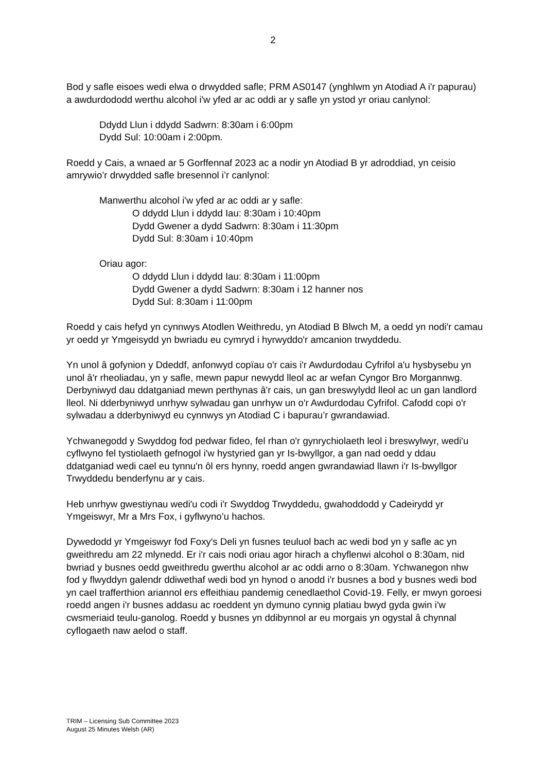2
Bod y safle eisoes wedi elwa o drwydded safle; PRM AS0147 (ynghlwm yn Atodiad A i'r papurau) a awdurdododd werthu alcohol i'w yfed ar ac oddi ar y safle yn ystod yr oriau canlynol:
Ddydd Llun i ddydd Sadwrn: 8:30am i 6:00pm
Dydd Sul: 10:00am i 2:00pm.
Roedd y Cais, a wnaed ar 5 Gorffennaf 2023 ac a nodir yn Atodiad B yr adroddiad, yn ceisio amrywio’r drwydded safle bresennol i’r canlynol:
Manwerthu alcohol i'w yfed ar ac oddi ar y safle:
O ddydd Llun i ddydd Iau: 8:30am i 10:40pm
Dydd Gwener a dydd Sadwrn: 8:30am i 11:30pm
Dydd Sul: 8:30am i 10:40pm
Oriau agor:
O ddydd Llun i ddydd Iau: 8:30am i 11:00pm
Dydd Gwener a dydd Sadwrn: 8:30am i 12 hanner nos
Dydd Sul: 8:30am i 11:00pm
Roedd y cais hefyd yn cynnwys Atodlen Weithredu, yn Atodiad B Blwch M, a oedd yn nodi'r camau yr oedd yr Ymgeisydd yn bwriadu eu cymryd i hyrwyddo'r amcanion trwyddedu.
Yn unol â gofynion y Ddeddf, anfonwyd copïau o'r cais i'r Awdurdodau Cyfrifol a'u hysbysebu yn unol â'r rheoliadau, yn y safle, mewn papur newydd lleol ac ar wefan Cyngor Bro Morgannwg. Derbyniwyd dau ddatganiad mewn perthynas â'r cais, un gan breswylydd lleol ac un gan landlord lleol. Ni dderbyniwyd unrhyw sylwadau gan unrhyw un o'r Awdurdodau Cyfrifol. Cafodd copi o'r sylwadau a dderbyniwyd eu cynnwys yn Atodiad C i bapurau’r gwrandawiad.
Ychwanegodd y Swyddog fod pedwar fideo, fel rhan o'r gynrychiolaeth leol i breswylwyr, wedi'u cyflwyno fel tystiolaeth gefnogol i'w hystyried gan yr Is-bwyllgor, a gan nad oedd y ddau ddatganiad wedi cael eu tynnu'n ôl ers hynny, roedd angen gwrandawiad llawn i'r Is-bwyllgor Trwyddedu benderfynu ar y cais.
Heb unrhyw gwestiynau wedi'u codi i'r Swyddog Trwyddedu, gwahoddodd y Cadeirydd yr Ymgeiswyr, Mr a Mrs Fox, i gyflwyno’u hachos.
Dywedodd yr Ymgeiswyr fod Foxy's Deli yn fusnes teuluol bach ac wedi bod yn y safle ac yn gweithredu am 22 mlynedd. Er i'r cais nodi oriau agor hirach a chyflenwi alcohol o 8:30am, nid bwriad y busnes oedd gweithredu gwerthu alcohol ar ac oddi arno o 8:30am. Ychwanegon nhw fod y flwyddyn galendr ddiwethaf wedi bod yn hynod o anodd i'r busnes a bod y busnes wedi bod yn cael trafferthion ariannol ers effeithiau pandemig cenedlaethol Covid-19. Felly, er mwyn goroesi roedd angen i'r busnes addasu ac roeddent yn dymuno cynnig platiau bwyd gyda gwin i'w cwsmeriaid teulu-ganolog. Roedd y busnes yn ddibynnol ar eu morgais yn ogystal â chynnal cyflogaeth naw aelod o staff.
TRIM – Licensing Sub Committee 2023
August 25 Minutes Welsh (AR)